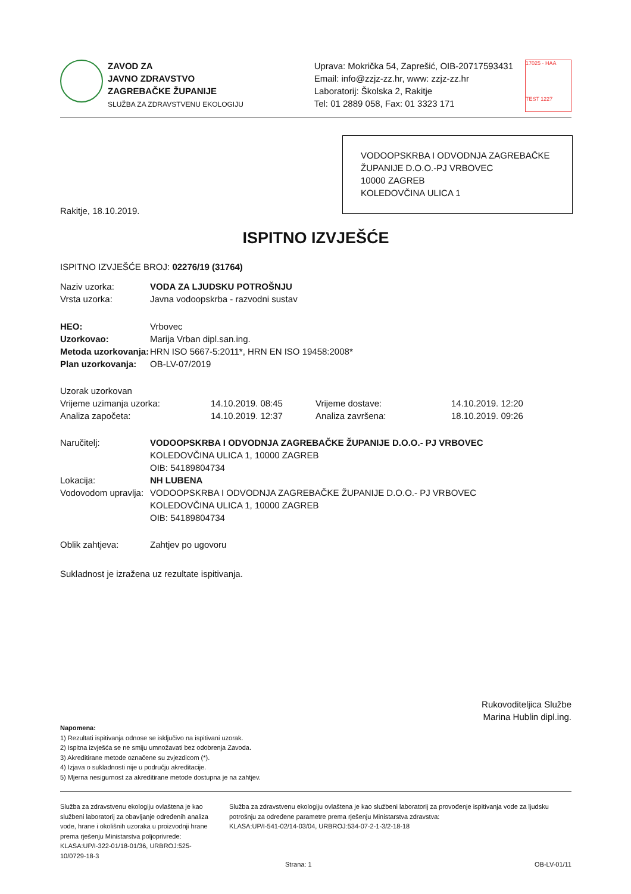ZAVOD ZA
JAVNO ZDRAVSTVO
ZAGREBAČKE ŽUPANIJE
SLUŽBA ZA ZDRAVSTVENU EKOLOGIJU
Uprava: Mokrička 54, Zaprešić, OIB-20717593431
Email: info@zzjz-zz.hr, www: zzjz-zz.hr
Laboratorij: Školska 2, Rakitje
Tel: 01 2889 058, Fax: 01 3323 171
17025 · HAA
TEST 1227
VODOOPSKRBA I ODVODNJA ZAGREBAČKE ŽUPANIJE D.O.O.-PJ VRBOVEC
10000 ZAGREB
KOLEDOVČINA ULICA 1
Rakitje, 18.10.2019.
ISPITNO IZVJEŠĆE
ISPITNO IZVJEŠĆE BROJ: 02276/19 (31764)
| Naziv uzorka: | VODA ZA LJUDSKU POTROŠNJU |
| Vrsta uzorka: | Javna vodoopskrba - razvodni sustav |
| HEO: | Vrbovec |
| Uzorkovao: | Marija Vrban dipl.san.ing. |
| Metoda uzorkovanja: | HRN ISO 5667-5:2011*, HRN EN ISO 19458:2008* |
| Plan uzorkovanja: | OB-LV-07/2019 |
| Uzorak uzorkovan | | | |
| Vrijeme uzimanja uzorka: | 14.10.2019. 08:45 | Vrijeme dostave: | 14.10.2019. 12:20 |
| Analiza započeta: | 14.10.2019. 12:37 | Analiza završena: | 18.10.2019. 09:26 |
| Naručitelj: | VODOOPSKRBA I ODVODNJA ZAGREBAČKE ŽUPANIJE D.O.O.- PJ VRBOVEC KOLEDOVČINA ULICA 1, 10000 ZAGREB OIB: 54189804734 |
| Lokacija: | NH LUBENA |
| Vodovodom upravlja: | VODOOPSKRBA I ODVODNJA ZAGREBAČKE ŽUPANIJE D.O.O.- PJ VRBOVEC KOLEDOVČINA ULICA 1, 10000 ZAGREB OIB: 54189804734 |
| Oblik zahtjeva: | Zahtjev po ugovoru |
Sukladnost je izražena uz rezultate ispitivanja.
Rukovoditeljica Službe
Marina Hublin dipl.ing.
Napomena:
1) Rezultati ispitivanja odnose se isključivo na ispitivani uzorak.
2) Ispitna izvješća se ne smiju umnožavati bez odobrenja Zavoda.
3) Akreditirane metode označene su zvjezdicom (*).
4) Izjava o sukladnosti nije u području akreditacije.
5) Mjerna nesigurnost za akreditirane metode dostupna je na zahtjev.
Služba za zdravstvenu ekologiju ovlaštena je kao službeni laboratorij za obavljanje određenih analiza vode, hrane i okolišnih uzoraka u proizvodnji hrane prema rješenju Ministarstva poljoprivrede:
KLASA:UP/I-322-01/18-01/36, URBROJ:525-10/0729-18-3
Služba za zdravstvenu ekologiju ovlaštena je kao službeni laboratorij za provođenje ispitivanja vode za ljudsku potrošnju za određene parametre prema rješenju Ministarstva zdravstva:
KLASA:UP/I-541-02/14-03/04, URBROJ:534-07-2-1-3/2-18-18
Strana: 1 OB-LV-01/11